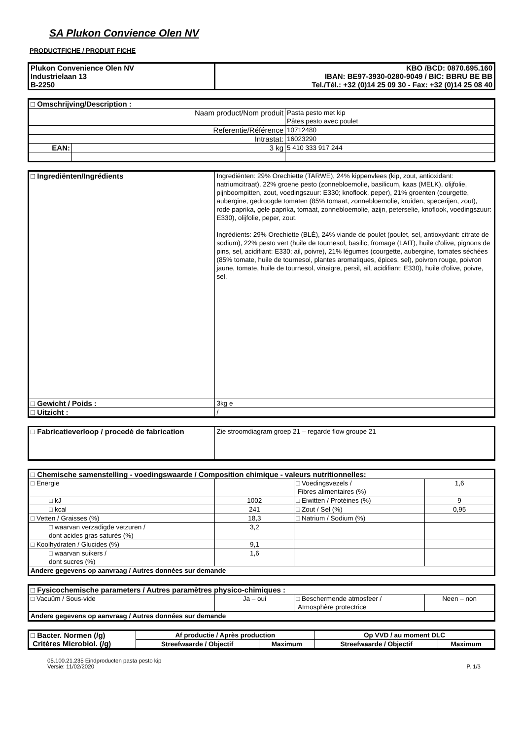SA Plukon Convience Olen NV
PRODUCTFICHE / PRODUIT FICHE
| Plukon Convenience Olen NV Industrielaan 13 B-2250 | KBO /BCD: 0870.695.160 IBAN: BE97-3930-0280-9049 / BIC: BBRU BE BB Tel./Tél.: +32 (0)14 25 09 30 - Fax: +32 (0)14 25 08 40 |
| □ Omschrijving/Description : | | |
| Naam product/Nom produit | | Pasta pesto met kip Pâtes pesto avec poulet |
| Referentie/Référence | | 10712480 |
| Intrastat: | | 16023290 |
| EAN: | 3 kg | 5 410 333 917 244 |
| □ Ingrediënten/Ingrédients | Ingrediënten: 29% Orechiette (TARWE), 24% kippenvlees (kip, zout, antioxidant: natriumcitraat), 22% groene pesto (zonnebloemolie, basilicum, kaas (MELK), olijfolie, pijnboompitten, zout, voedingszuur: E330; knoflook, peper), 21% groenten (courgette, aubergine, gedroogde tomaten (85% tomaat, zonnebloemolie, kruiden, specerijen, zout), rode paprika, gele paprika, tomaat, zonnebloemolie, azijn, peterselie, knoflook, voedingszuur: E330), olijfolie, peper, zout. Ingrédients: 29% Orechiette (BLÉ), 24% viande de poulet (poulet, sel, antioxydant: citrate de sodium), 22% pesto vert (huile de tournesol, basilic, fromage (LAIT), huile d'olive, pignons de pins, sel, acidifiant: E330; ail, poivre), 21% légumes (courgette, aubergine, tomates séchées (85% tomate, huile de tournesol, plantes aromatiques, épices, sel), poivron rouge, poivron jaune, tomate, huile de tournesol, vinaigre, persil, ail, acidifiant: E330), huile d'olive, poivre, sel. |
| □ Gewicht / Poids : | 3kg e |
| □ Uitzicht : | / |
| □ Fabricatieverloop / procedé de fabrication | Zie stroomdiagram groep 21 – regarde flow groupe 21 |
| □ Chemische samenstelling - voedingswaarde / Composition chimique - valeurs nutritionnelles: | | | |
| □ Energie | | □ Voedingsvezels / Fibres alimentaires (%) | 1,6 |
| □ kJ | 1002 | □ Eiwitten / Protéines (%) | 9 |
| □ kcal | 241 | □ Zout / Sel (%) | 0,95 |
| □ Vetten / Graisses (%) | 18,3 | □ Natrium / Sodium (%) | |
| □ waarvan verzadigde vetzuren / dont acides gras saturés (%) | 3,2 | | |
| □ Koolhydraten / Glucides (%) | 9,1 | | |
| □ waarvan suikers / dont sucres (%) | 1,6 | | |
| Andere gegevens op aanvraag / Autres données sur demande | | | |
| □ Fysicochemische parameters / Autres paramètres physico-chimiques : | | | |
| □ Vacuüm / Sous-vide | Ja – oui | □ Beschermende atmosfeer / Atmosphère protectrice | Neen – non |
| Andere gegevens op aanvraag / Autres données sur demande | | | |
| □ Bacter. Normen (/g) Critères Microbiol. (/g) | Af productie / Après production | | Op VVD / au moment DLC | |
| | Streefwaarde / Objectif | Maximum | Streefwaarde / Objectif | Maximum |
05.100.21.235 Eindproducten pasta pesto kip
Versie: 11/02/2020
P. 1/3